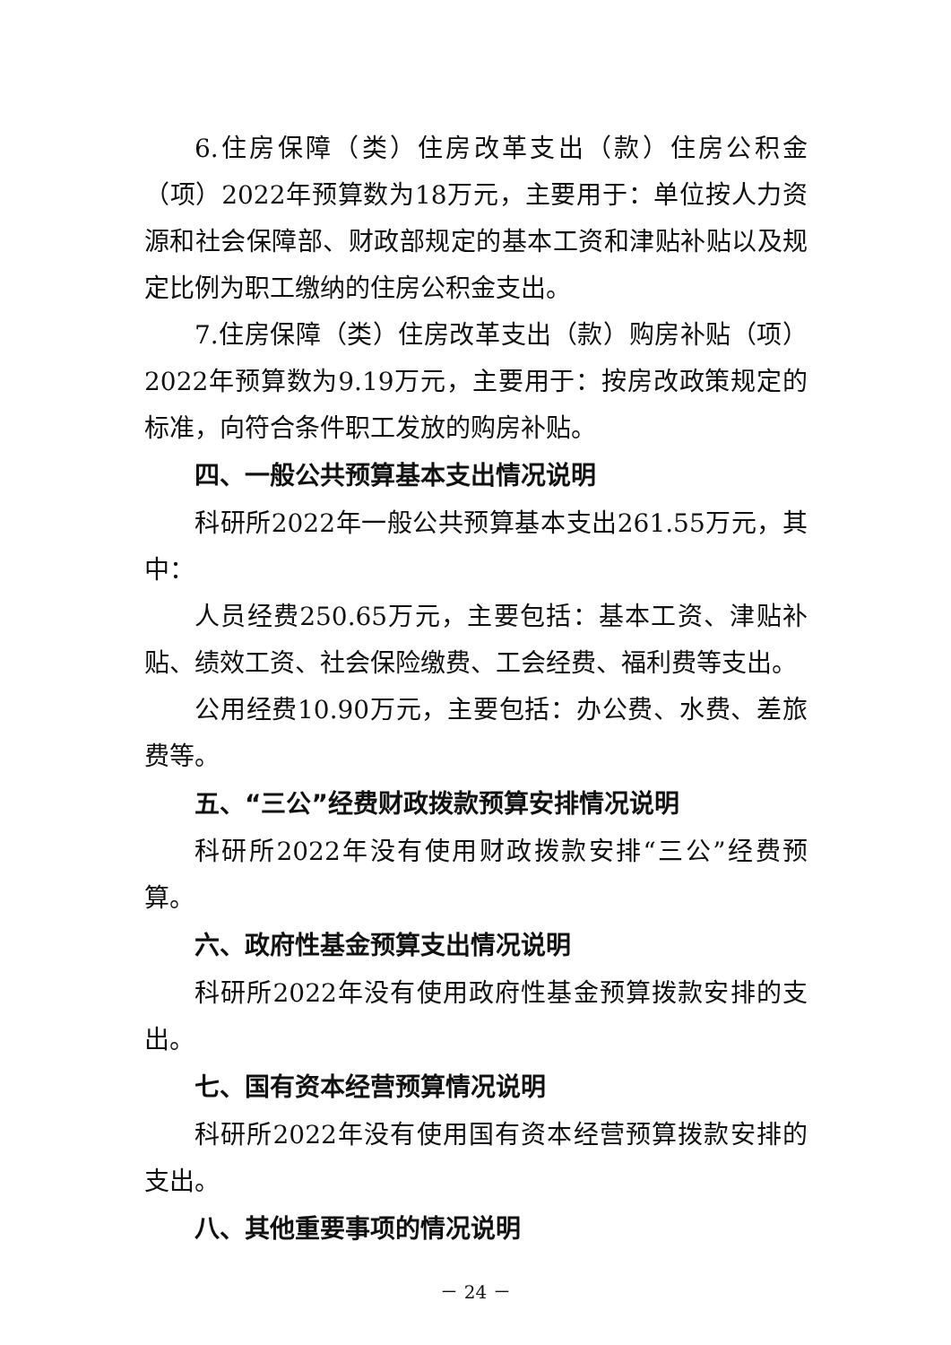6.住房保障（类）住房改革支出（款）住房公积金（项）2022年预算数为18万元，主要用于：单位按人力资源和社会保障部、财政部规定的基本工资和津贴补贴以及规定比例为职工缴纳的住房公积金支出。
7.住房保障（类）住房改革支出（款）购房补贴（项）2022年预算数为9.19万元，主要用于：按房改政策规定的标准，向符合条件职工发放的购房补贴。
四、一般公共预算基本支出情况说明
科研所2022年一般公共预算基本支出261.55万元，其中：
人员经费250.65万元，主要包括：基本工资、津贴补贴、绩效工资、社会保险缴费、工会经费、福利费等支出。
公用经费10.90万元，主要包括：办公费、水费、差旅费等。
五、“三公”经费财政拨款预算安排情况说明
科研所2022年没有使用财政拨款安排“三公”经费预算。
六、政府性基金预算支出情况说明
科研所2022年没有使用政府性基金预算拨款安排的支出。
七、国有资本经营预算情况说明
科研所2022年没有使用国有资本经营预算拨款安排的支出。
八、其他重要事项的情况说明
－ 24 －